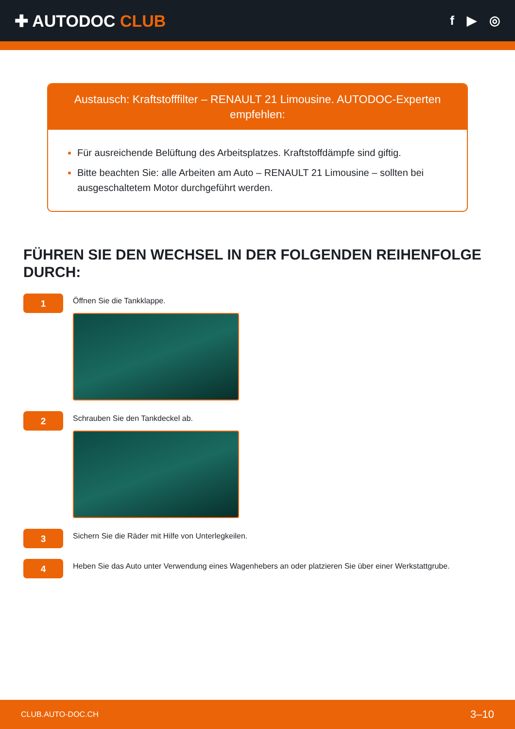✚ AUTODOC CLUB
f ▶ ◎
Austausch: Kraftstofffilter – RENAULT 21 Limousine. AUTODOC-Experten empfehlen:
Für ausreichende Belüftung des Arbeitsplatzes. Kraftstoffdämpfe sind giftig.
Bitte beachten Sie: alle Arbeiten am Auto – RENAULT 21 Limousine – sollten bei ausgeschaltetem Motor durchgeführt werden.
FÜHREN SIE DEN WECHSEL IN DER FOLGENDEN REIHENFOLGE DURCH:
1
Öffnen Sie die Tankklappe.
2
Schrauben Sie den Tankdeckel ab.
3
Sichern Sie die Räder mit Hilfe von Unterlegkeilen.
4
Heben Sie das Auto unter Verwendung eines Wagenhebers an oder platzieren Sie über einer Werkstattgrube.
CLUB.AUTO-DOC.CH 3–10